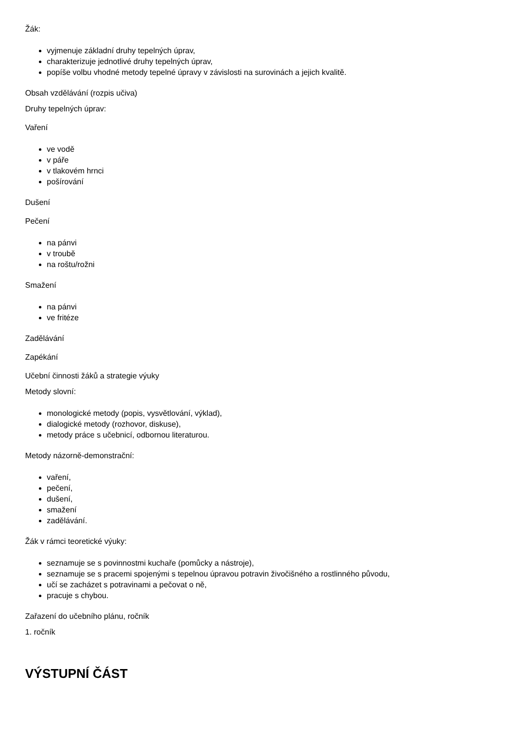Žák:
vyjmenuje základní druhy tepelných úprav,
charakterizuje jednotlivé druhy tepelných úprav,
popíše volbu vhodné metody tepelné úpravy v závislosti na surovinách a jejich kvalitě.
Obsah vzdělávání (rozpis učiva)
Druhy tepelných úprav:
Vaření
ve vodě
v páře
v tlakovém hrnci
pošírování
Dušení
Pečení
na pánvi
v troubě
na roštu/rožni
Smažení
na pánvi
ve fritéze
Zadělávání
Zapékání
Učební činnosti žáků a strategie výuky
Metody slovní:
monologické metody (popis, vysvětlování, výklad),
dialogické metody (rozhovor, diskuse),
metody práce s učebnicí, odbornou literaturou.
Metody názorně-demonstrační:
vaření,
pečení,
dušení,
smažení
zadělávání.
Žák v rámci teoretické výuky:
seznamuje se s povinnostmi kuchaře (pomůcky a nástroje),
seznamuje se s pracemi spojenými s tepelnou úpravou potravin živočišného a rostlinného původu,
učí se zacházet s potravinami a pečovat o ně,
pracuje s chybou.
Zařazení do učebního plánu, ročník
1. ročník
VÝSTUPNÍ ČÁST